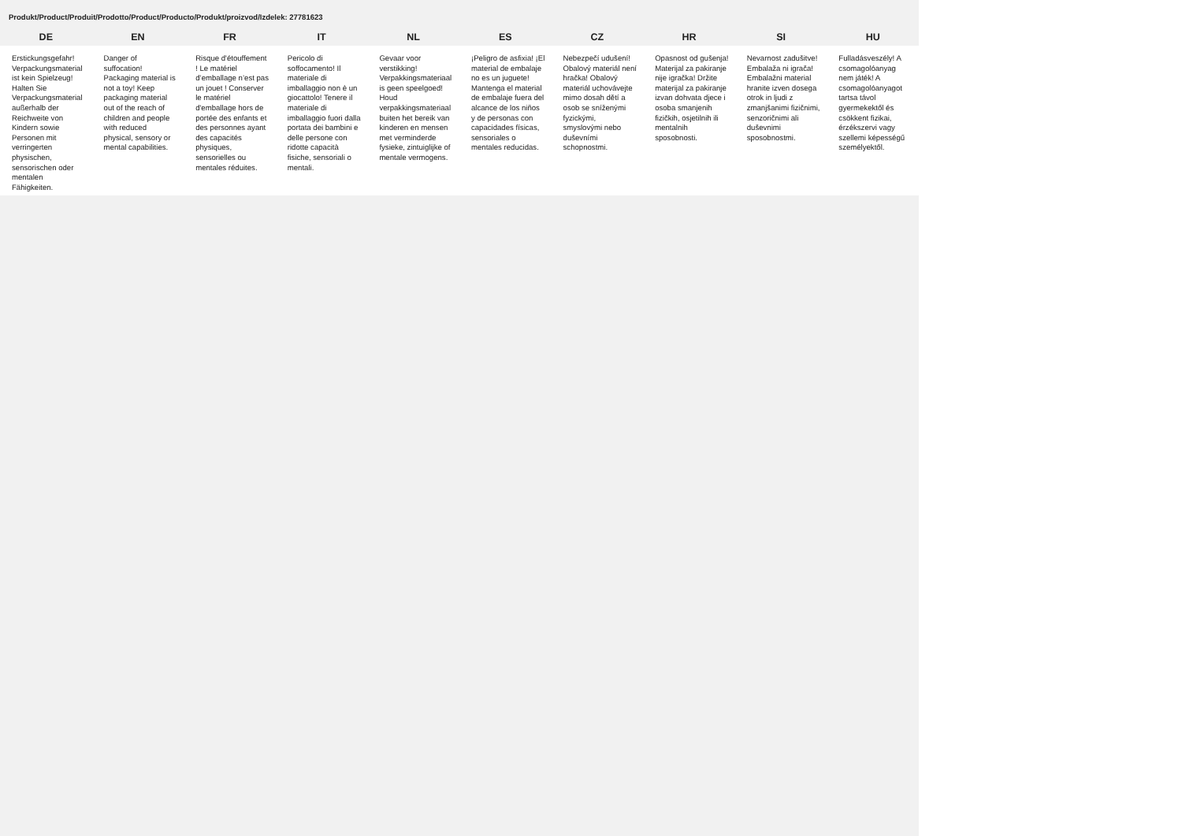Produkt/Product/Produit/Prodotto/Product/Producto/Produkt/proizvod/Izdelek: 27781623
| DE | EN | FR | IT | NL | ES | CZ | HR | SI | HU |
| --- | --- | --- | --- | --- | --- | --- | --- | --- | --- |
| Erstickungsgefahr! Verpackungsmaterial ist kein Spielzeug! Halten Sie Verpackungsmaterial außerhalb der Reichweite von Kindern sowie Personen mit verringerten physischen, sensorischen oder mentalen Fähigkeiten. | Danger of suffocation! Packaging material is not a toy! Keep packaging material out of the reach of children and people with reduced physical, sensory or mental capabilities. | Risque d'étouffement ! Le matériel d’emballage n’est pas un jouet ! Conserver le matériel d'emballage hors de portée des enfants et des personnes ayant des capacités physiques, sensorielles ou mentales réduites. | Pericolo di soffocamento! Il materiale di imballaggio non è un giocattolo! Tenere il materiale di imballaggio fuori dalla portata dei bambini e delle persone con ridotte capacità fisiche, sensoriali o mentali. | Gevaar voor verstikking! Verpakkingsmateriaal is geen speelgoed! Houd verpakkingsmateriaal buiten het bereik van kinderen en mensen met verminderde fysieke, zintuiglijke of mentale vermogens. | ¡Peligro de asfixia! ¡El material de embalaje no es un juguete! Mantenga el material de embalaje fuera del alcance de los niños y de personas con capacidades físicas, sensoriales o mentales reducidas. | Nebezpečí udušení! Obalový materiál není hračka! Obalový materiál uchovávejte mimo dosah dětí a osob se sníženými fyzickými, smyslovými nebo duševními schopnostmi. | Opasnost od gušenja! Materijal za pakiranje nije igračka! Držite materijal za pakiranje izvan dohvata djece i osoba smanjenih fizičkih, osjetilnih ili mentalnih sposobnosti. | Nevarnost zadušitve! Embalaža ni igrača! Embalažni material hranite izven dosega otrok in ljudi z zmanjšanimi fizičnimi, senzoričnimi ali duševnimi sposobnostmi. | Fulladásveszély! A csomagolóanyag nem játék! A csomagolóanyagot tartsa távol gyermekektől és csökkent fizikai, érzékszervi vagy szellemi képességű személyektől. |